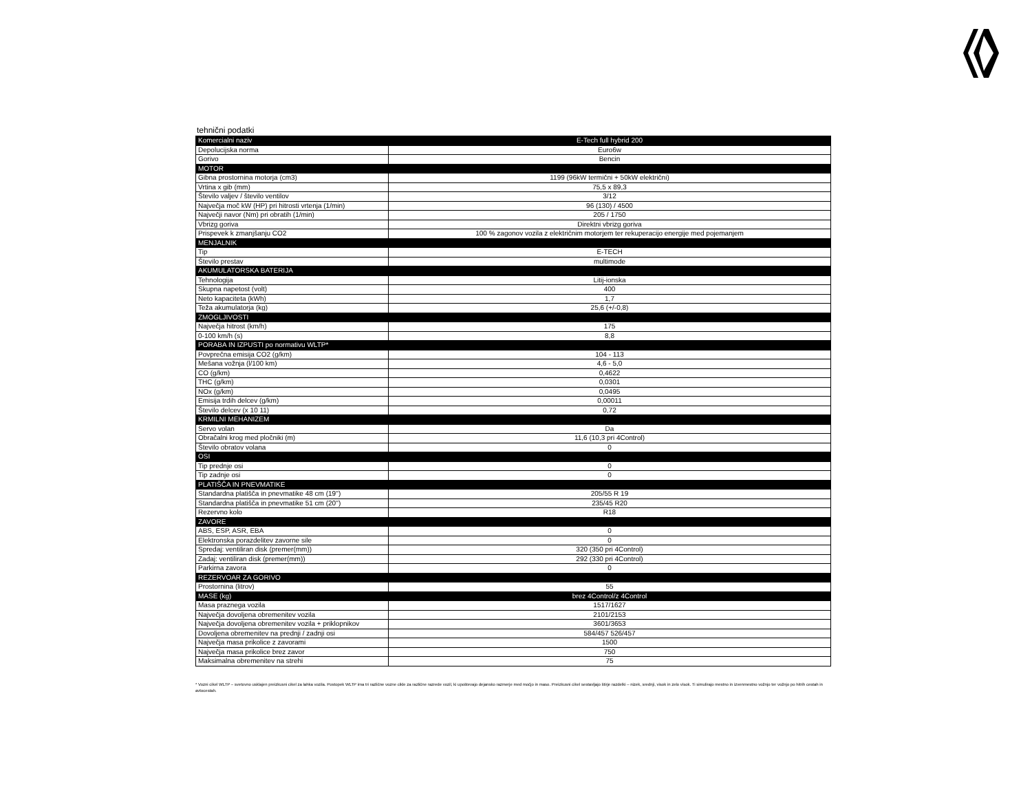tehnični podatki
| Komercialni naziv | E-Tech full hybrid 200 |
| Depolucijska norma | Euro6w |
| Gorivo | Bencin |
| MOTOR | |
| Gibna prostornina motorja (cm3) | 1199 (96kW termični + 50kW električni) |
| Vrtina x gib (mm) | 75,5 x 89,3 |
| Število valjev / število ventilov | 3/12 |
| Največja moč kW (HP) pri hitrosti vrtenja (1/min) | 96 (130) / 4500 |
| Največji navor (Nm) pri obratih (1/min) | 205 / 1750 |
| Vbrizg goriva | Direktni vbrizg goriva |
| Prispevek k zmanjšanju CO2 | 100 % zagonov vozila z električnim motorjem ter rekuperacijo energije med pojemanjem |
| MENJALNIK | |
| Tip | E-TECH |
| Število prestav | multimode |
| AKUMULATORSKA BATERIJA | |
| Tehnologija | Litij-ionska |
| Skupna napetost (volt) | 400 |
| Neto kapaciteta (kWh) | 1,7 |
| Teža akumulatorja (kg) | 25,6 (+/-0,8) |
| ZMOGLJIVOSTI | |
| Največja hitrost (km/h) | 175 |
| 0-100 km/h (s) | 8,8 |
| PORABA IN IZPUSTI po normativu WLTP* | |
| Povprečna emisija CO2 (g/km) | 104 - 113 |
| Mešana vožnja (l/100 km) | 4,6 - 5,0 |
| CO (g/km) | 0,4622 |
| THC (g/km) | 0,0301 |
| NOx (g/km) | 0,0495 |
| Emisija trdih delcev (g/km) | 0,00011 |
| Število delcev (x 10 11) | 0,72 |
| KRMILNI MEHANIZEM | |
| Servo volan | Da |
| Obračalni krog med pločniki (m) | 11,6 (10,3 pri 4Control) |
| Število obratov volana | 0 |
| OSI | |
| Tip prednje osi | 0 |
| Tip zadnje osi | 0 |
| PLATIŠČA IN PNEVMATIKE | |
| Standardna platišča in pnevmatike 48 cm (19'') | 205/55 R 19 |
| Standardna platišča in pnevmatike 51 cm (20'') | 235/45 R20 |
| Rezervno kolo | R18 |
| ZAVORE | |
| ABS, ESP, ASR, EBA | 0 |
| Elektronska porazdelitev zavorne sile | 0 |
| Spredaj: ventiliran disk (premer(mm)) | 320 (350 pri 4Control) |
| Zadaj: ventiliran disk (premer(mm)) | 292 (330 pri 4Control) |
| Parkirna zavora | 0 |
| REZERVOAR ZA GORIVO | |
| Prostornina (litrov) | 55 |
| MASE (kg) | brez 4Control/z 4Control |
| Masa praznega vozila | 1517/1627 |
| Največja dovoljena obremenitev vozila | 2101/2153 |
| Največja dovoljena obremenitev vozila + priklopnikov | 3601/3653 |
| Dovoljena obremenitev na prednji / zadnji osi | 584/457 526/457 |
| Največja masa prikolice z zavorami | 1500 |
| Največja masa prikolice brez zavor | 750 |
| Maksimalna obremenitev na strehi | 75 |
* Vozni cikel WLTP – svetovno usklajen preizkusni cikel za lahka vozila. Postopek WLTP ima tri različne vozne cikle za različne razrede vozil, ki upoštevajo dejansko razmerje med močjo in maso. Preizkusni cikel sestavljajo štirje razdelki – nizek, srednji, visok in zelo visok. Ti simulirajo mestno in izvenmestno vožnjo ter vožnjo po hitrih cestah in avtocestah.